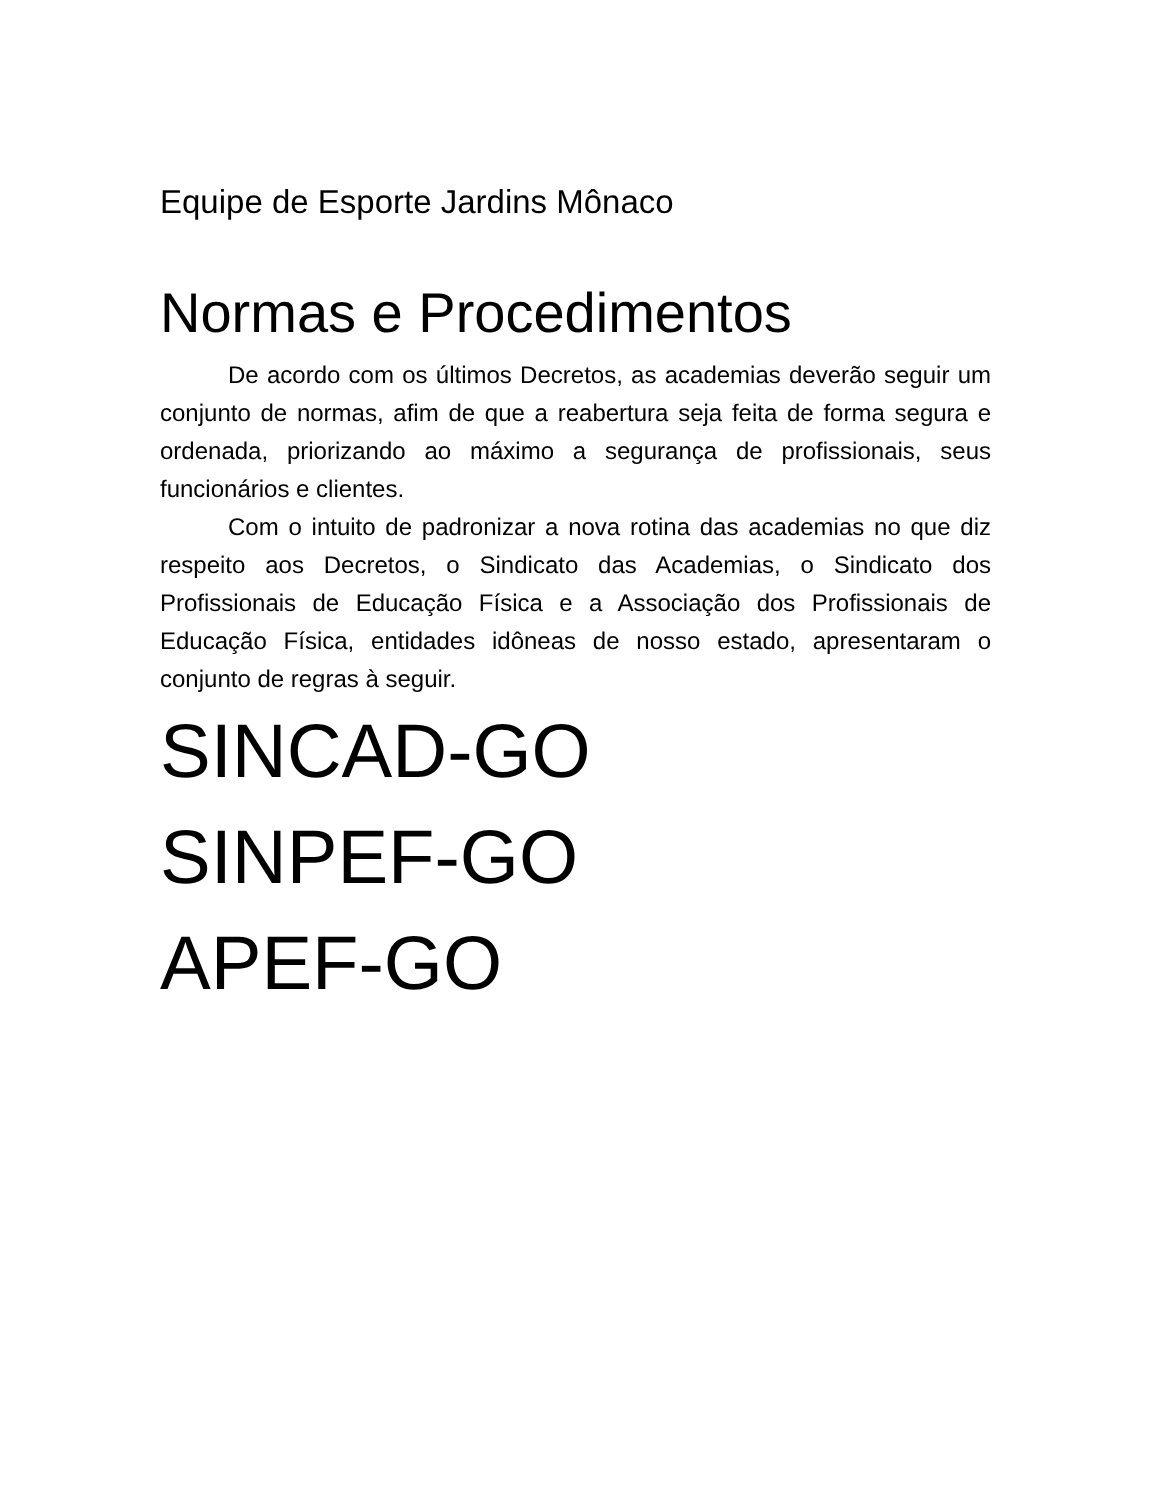Equipe de Esporte Jardins Mônaco
Normas e Procedimentos
De acordo com os últimos Decretos, as academias deverão seguir um conjunto de normas, afim de que a reabertura seja feita de forma segura e ordenada, priorizando ao máximo a segurança de profissionais, seus funcionários e clientes.
Com o intuito de padronizar a nova rotina das academias no que diz respeito aos Decretos, o Sindicato das Academias, o Sindicato dos Profissionais de Educação Física e a Associação dos Profissionais de Educação Física, entidades idôneas de nosso estado, apresentaram o conjunto de regras à seguir.
SINCAD-GO
SINPEF-GO
APEF-GO